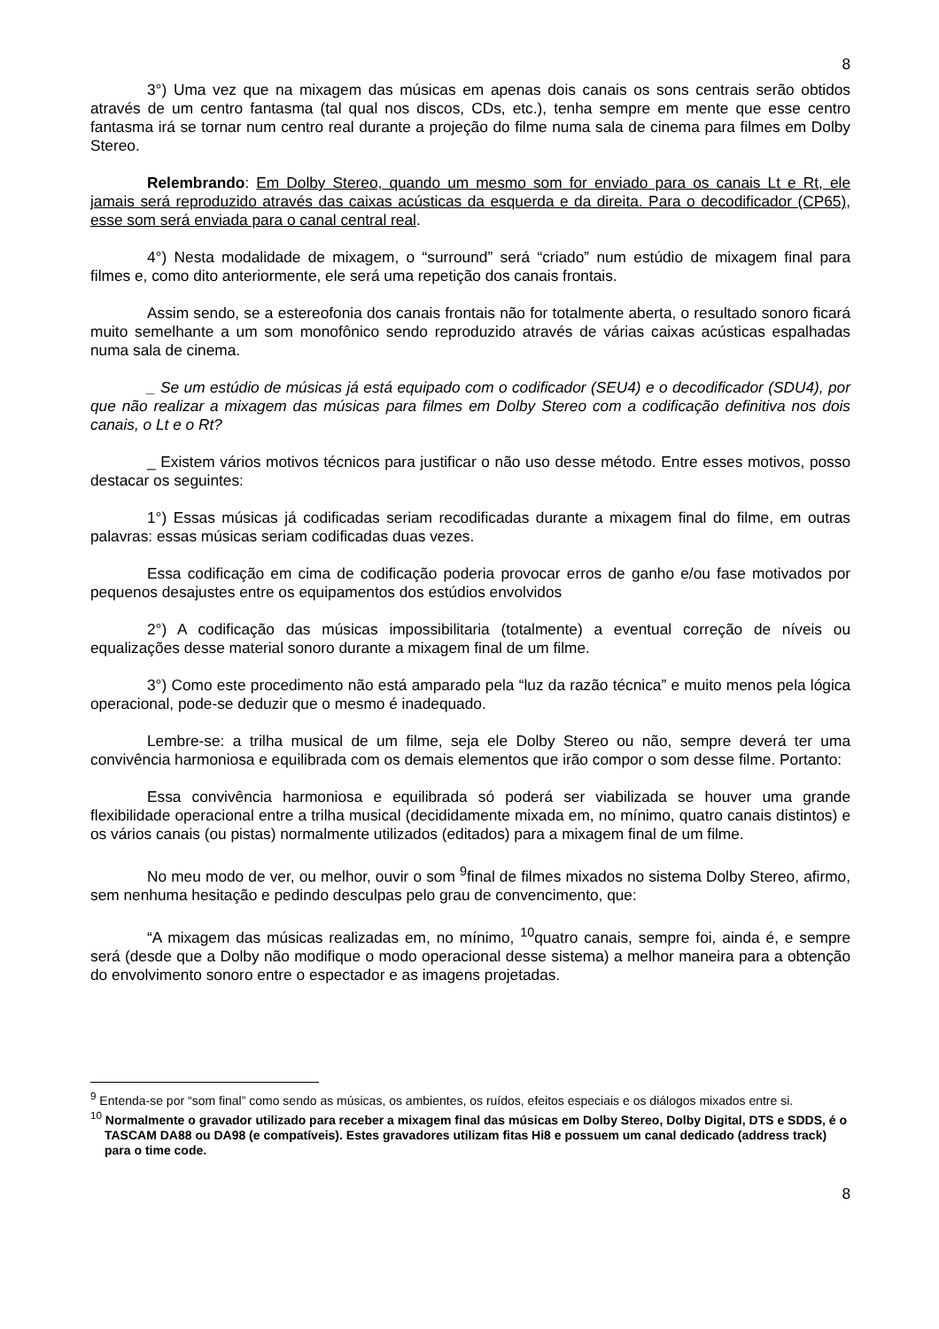8
3°) Uma vez que na mixagem das músicas em apenas dois canais os sons centrais serão obtidos através de um centro fantasma (tal qual nos discos, CDs, etc.), tenha sempre em mente que esse centro fantasma irá se tornar num centro real durante a projeção do filme numa sala de cinema para filmes em Dolby Stereo.
Relembrando: Em Dolby Stereo, quando um mesmo som for enviado para os canais Lt e Rt, ele jamais será reproduzido através das caixas acústicas da esquerda e da direita. Para o decodificador (CP65), esse som será enviada para o canal central real.
4°) Nesta modalidade de mixagem, o “surround” será “criado” num estúdio de mixagem final para filmes e, como dito anteriormente, ele será uma repetição dos canais frontais.
Assim sendo, se a estereofonia dos canais frontais não for totalmente aberta, o resultado sonoro ficará muito semelhante a um som monofônico sendo reproduzido através de várias caixas acústicas espalhadas numa sala de cinema.
_ Se um estúdio de músicas já está equipado com o codificador (SEU4) e o decodificador (SDU4), por que não realizar a mixagem das músicas para filmes em Dolby Stereo com a codificação definitiva nos dois canais, o Lt e o Rt?
_ Existem vários motivos técnicos para justificar o não uso desse método. Entre esses motivos, posso destacar os seguintes:
1°) Essas músicas já codificadas seriam recodificadas durante a mixagem final do filme, em outras palavras: essas músicas seriam codificadas duas vezes.
Essa codificação em cima de codificação poderia provocar erros de ganho e/ou fase motivados por pequenos desajustes entre os equipamentos dos estúdios envolvidos
2°) A codificação das músicas impossibilitaria (totalmente) a eventual correção de níveis ou equalizações desse material sonoro durante a mixagem final de um filme.
3°) Como este procedimento não está amparado pela “luz da razão técnica” e muito menos pela lógica operacional, pode-se deduzir que o mesmo é inadequado.
Lembre-se: a trilha musical de um filme, seja ele Dolby Stereo ou não, sempre deverá ter uma convivência harmoniosa e equilibrada com os demais elementos que irão compor o som desse filme. Portanto:
Essa convivência harmoniosa e equilibrada só poderá ser viabilizada se houver uma grande flexibilidade operacional entre a trilha musical (decididamente mixada em, no mínimo, quatro canais distintos) e os vários canais (ou pistas) normalmente utilizados (editados) para a mixagem final de um filme.
No meu modo de ver, ou melhor, ouvir o som <sup>9</sup>final de filmes mixados no sistema Dolby Stereo, afirmo, sem nenhuma hesitação e pedindo desculpas pelo grau de convencimento, que:
“A mixagem das músicas realizadas em, no mínimo, <sup>10</sup>quatro canais, sempre foi, ainda é, e sempre será (desde que a Dolby não modifique o modo operacional desse sistema) a melhor maneira para a obtenção do envolvimento sonoro entre o espectador e as imagens projetadas.
<sup>9</sup> Entenda-se por “som final” como sendo as músicas, os ambientes, os ruídos, efeitos especiais e os diálogos mixados entre si.
<sup>10</sup> Normalmente o gravador utilizado para receber a mixagem final das músicas em Dolby Stereo, Dolby Digital, DTS e SDDS, é o TASCAM DA88 ou DA98 (e compatíveis). Estes gravadores utilizam fitas Hi8 e possuem um canal dedicado (address track) para o time code.
8